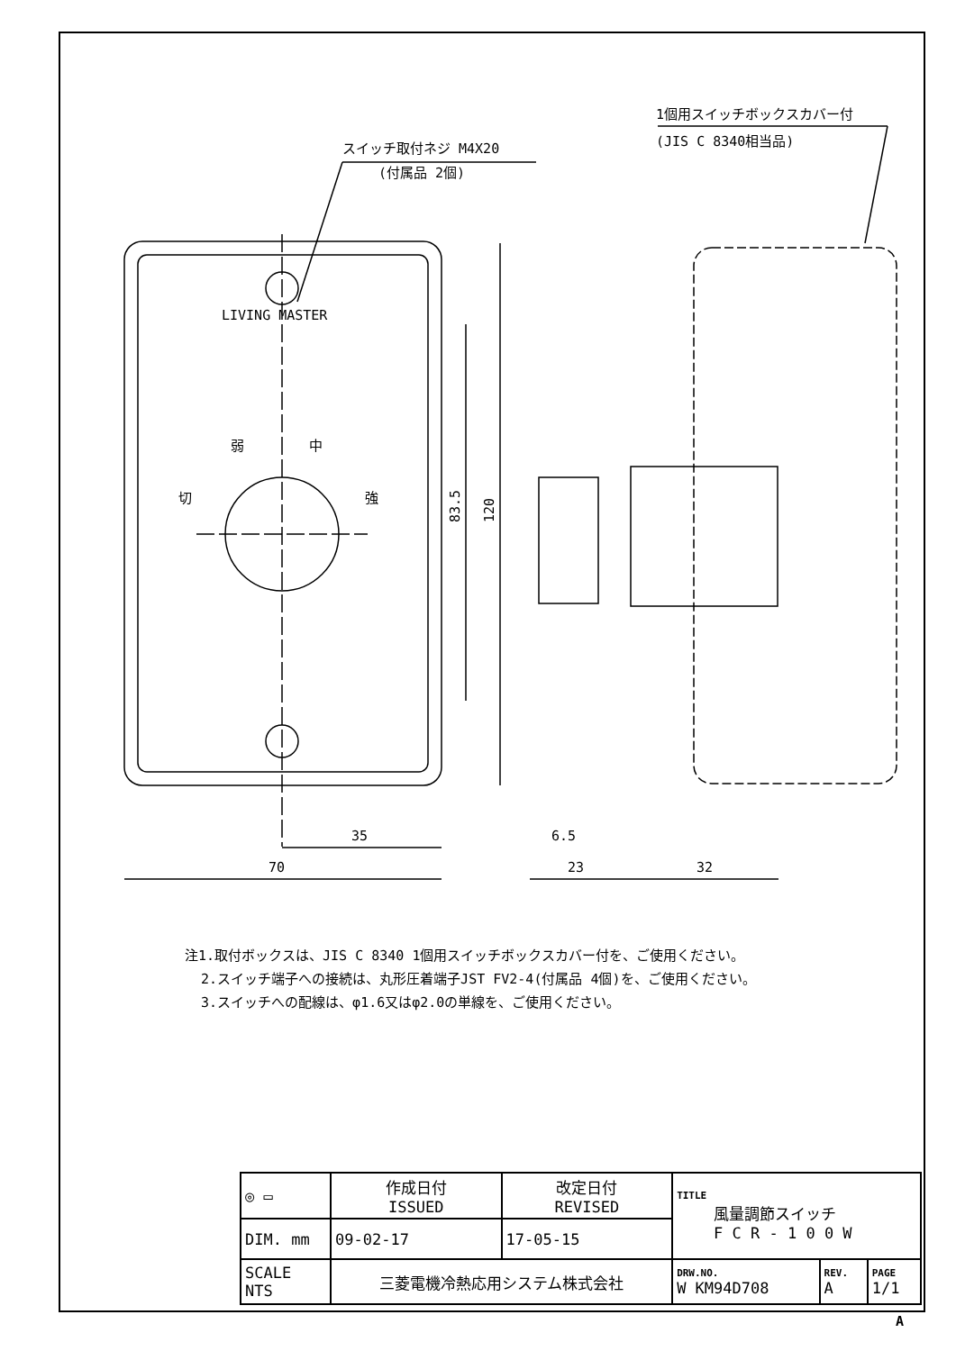スイッチ取付ネジ M4X20
(付属品 2個)
1個用スイッチボックスカバー付
(JIS C 8340相当品)
LIVING MASTER
弱
中
切
強
35
70
6.5
23
32
83.5
120
注1.取付ボックスは、JIS C 8340 1個用スイッチボックスカバー付を、ご使用ください。
2.スイッチ端子への接続は、丸形圧着端子JST FV2-4(付属品 4個)を、ご使用ください。
3.スイッチへの配線は、φ1.6又はφ2.0の単線を、ご使用ください。
| ◎ ▭ | 作成日付 ISSUED | 改定日付 REVISED | TITLE 風量調節スイッチ F C R - 1 0 0 W | | |
| DIM. mm | 09-02-17 | 17-05-15 | | | |
| SCALE NTS | 三菱電機冷熱応用システム株式会社 | | DRW.NO. W KM94D708 | REV. A | PAGE 1/1 |
A